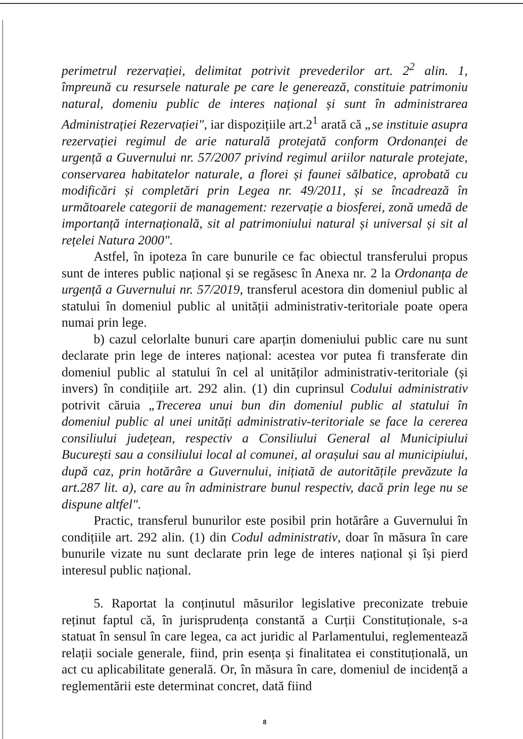perimetrul rezervației, delimitat potrivit prevederilor art. 2<sup>2</sup> alin. 1, împreună cu resursele naturale pe care le generează, constituie patrimoniu natural, domeniu public de interes național și sunt în administrarea Administrației Rezervației", iar dispozițiile art.2<sup>1</sup> arată că „se instituie asupra rezervației regimul de arie naturală protejată conform Ordonanței de urgență a Guvernului nr. 57/2007 privind regimul ariilor naturale protejate, conservarea habitatelor naturale, a florei și faunei sălbatice, aprobată cu modificări și completări prin Legea nr. 49/2011, și se încadrează în următoarele categorii de management: rezervație a biosferei, zonă umedă de importanță internațională, sit al patrimoniului natural și universal și sit al rețelei Natura 2000".
Astfel, în ipoteza în care bunurile ce fac obiectul transferului propus sunt de interes public național și se regăsesc în Anexa nr. 2 la Ordonanța de urgență a Guvernului nr. 57/2019, transferul acestora din domeniul public al statului în domeniul public al unității administrativ-teritoriale poate opera numai prin lege.
b) cazul celorlalte bunuri care aparțin domeniului public care nu sunt declarate prin lege de interes național: acestea vor putea fi transferate din domeniul public al statului în cel al unităților administrativ-teritoriale (și invers) în condițiile art. 292 alin. (1) din cuprinsul Codului administrativ potrivit căruia „Trecerea unui bun din domeniul public al statului în domeniul public al unei unități administrativ-teritoriale se face la cererea consiliului județean, respectiv a Consiliului General al Municipiului București sau a consiliului local al comunei, al orașului sau al municipiului, după caz, prin hotărâre a Guvernului, inițiată de autoritățile prevăzute la art.287 lit. a), care au în administrare bunul respectiv, dacă prin lege nu se dispune altfel".
Practic, transferul bunurilor este posibil prin hotărâre a Guvernului în condițiile art. 292 alin. (1) din Codul administrativ, doar în măsura în care bunurile vizate nu sunt declarate prin lege de interes național și își pierd interesul public național.
5. Raportat la conținutul măsurilor legislative preconizate trebuie reținut faptul că, în jurisprudența constantă a Curții Constituționale, s-a statuat în sensul în care legea, ca act juridic al Parlamentului, reglementează relații sociale generale, fiind, prin esența și finalitatea ei constituțională, un act cu aplicabilitate generală. Or, în măsura în care, domeniul de incidență a reglementării este determinat concret, dată fiind
8